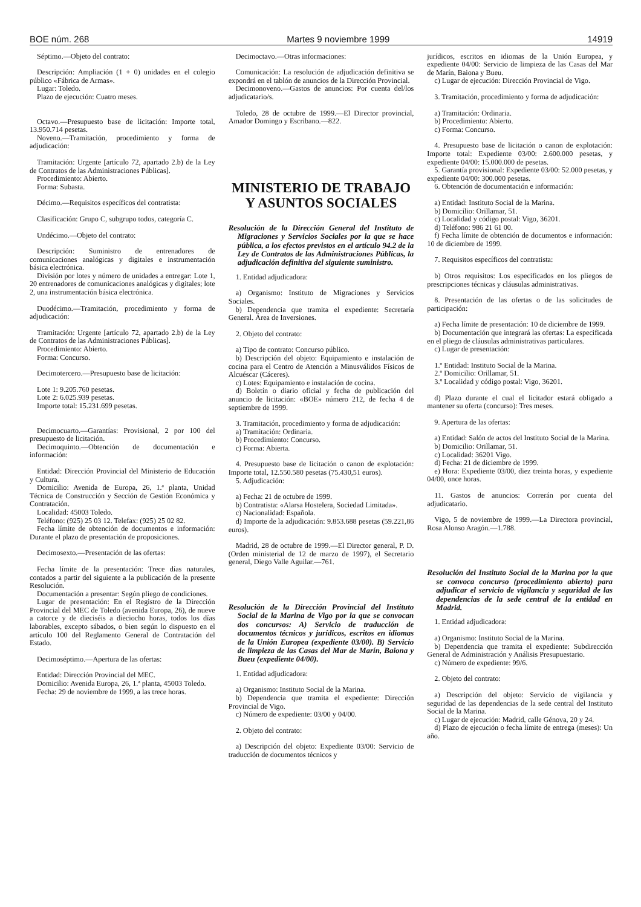BOE núm. 268 Martes 9 noviembre 1999 14919
Séptimo.—Objeto del contrato:
Descripción: Ampliación (1 + 0) unidades en el colegio público «Fábrica de Armas».
Lugar: Toledo.
Plazo de ejecución: Cuatro meses.
Octavo.—Presupuesto base de licitación: Importe total, 13.950.714 pesetas.
Noveno.—Tramitación, procedimiento y forma de adjudicación:
Tramitación: Urgente [artículo 72, apartado 2.b) de la Ley de Contratos de las Administraciones Públicas].
Procedimiento: Abierto.
Forma: Subasta.
Décimo.—Requisitos específicos del contratista:
Clasificación: Grupo C, subgrupo todos, categoría C.
Undécimo.—Objeto del contrato:
Descripción: Suministro de entrenadores de comunicaciones analógicas y digitales e instrumentación básica electrónica.
División por lotes y número de unidades a entregar: Lote 1, 20 entrenadores de comunicaciones analógicas y digitales; lote 2, una instrumentación básica electrónica.
Duodécimo.—Tramitación, procedimiento y forma de adjudicación:
Tramitación: Urgente [artículo 72, apartado 2.b) de la Ley de Contratos de las Administraciones Públicas].
Procedimiento: Abierto.
Forma: Concurso.
Decimotercero.—Presupuesto base de licitación:
Lote 1: 9.205.760 pesetas.
Lote 2: 6.025.939 pesetas.
Importe total: 15.231.699 pesetas.
Decimocuarto.—Garantías: Provisional, 2 por 100 del presupuesto de licitación.
Decimoquinto.—Obtención de documentación e información:
Entidad: Dirección Provincial del Ministerio de Educación y Cultura.
Domicilio: Avenida de Europa, 26, 1.ª planta, Unidad Técnica de Construcción y Sección de Gestión Económica y Contratación.
Localidad: 45003 Toledo.
Teléfono: (925) 25 03 12. Telefax: (925) 25 02 82.
Fecha límite de obtención de documentos e información: Durante el plazo de presentación de proposiciones.
Decimosexto.—Presentación de las ofertas:
Fecha límite de la presentación: Trece días naturales, contados a partir del siguiente a la publicación de la presente Resolución.
Documentación a presentar: Según pliego de condiciones.
Lugar de presentación: En el Registro de la Dirección Provincial del MEC de Toledo (avenida Europa, 26), de nueve a catorce y de dieciséis a dieciocho horas, todos los días laborables, excepto sábados, o bien según lo dispuesto en el artículo 100 del Reglamento General de Contratación del Estado.
Decimoséptimo.—Apertura de las ofertas:
Entidad: Dirección Provincial del MEC.
Domicilio: Avenida Europa, 26, 1.ª planta, 45003 Toledo.
Fecha: 29 de noviembre de 1999, a las trece horas.
Decimoctavo.—Otras informaciones:
Comunicación: La resolución de adjudicación definitiva se expondrá en el tablón de anuncios de la Dirección Provincial.
Decimonoveno.—Gastos de anuncios: Por cuenta del/los adjudicatario/s.
Toledo, 28 de octubre de 1999.—El Director provincial, Amador Domingo y Escribano.—822.
MINISTERIO DE TRABAJO
Y ASUNTOS SOCIALES
Resolución de la Dirección General del Instituto de Migraciones y Servicios Sociales por la que se hace pública, a los efectos previstos en el artículo 94.2 de la Ley de Contratos de las Administraciones Públicas, la adjudicación definitiva del siguiente suministro.
1. Entidad adjudicadora:
a) Organismo: Instituto de Migraciones y Servicios Sociales.
b) Dependencia que tramita el expediente: Secretaría General. Área de Inversiones.
2. Objeto del contrato:
a) Tipo de contrato: Concurso público.
b) Descripción del objeto: Equipamiento e instalación de cocina para el Centro de Atención a Minusválidos Físicos de Alcuéscar (Cáceres).
c) Lotes: Equipamiento e instalación de cocina.
d) Boletín o diario oficial y fecha de publicación del anuncio de licitación: «BOE» número 212, de fecha 4 de septiembre de 1999.
3. Tramitación, procedimiento y forma de adjudicación:
a) Tramitación: Ordinaria.
b) Procedimiento: Concurso.
c) Forma: Abierta.
4. Presupuesto base de licitación o canon de explotación: Importe total, 12.550.580 pesetas (75.430,51 euros).
5. Adjudicación:
a) Fecha: 21 de octubre de 1999.
b) Contratista: «Alarsa Hostelera, Sociedad Limitada».
c) Nacionalidad: Española.
d) Importe de la adjudicación: 9.853.688 pesetas (59.221,86 euros).
Madrid, 28 de octubre de 1999.—El Director general, P. D. (Orden ministerial de 12 de marzo de 1997), el Secretario general, Diego Valle Aguilar.—761.
Resolución de la Dirección Provincial del Instituto Social de la Marina de Vigo por la que se convocan dos concursos: A) Servicio de traducción de documentos técnicos y jurídicos, escritos en idiomas de la Unión Europea (expediente 03/00). B) Servicio de limpieza de las Casas del Mar de Marín, Baiona y Bueu (expediente 04/00).
1. Entidad adjudicadora:
a) Organismo: Instituto Social de la Marina.
b) Dependencia que tramita el expediente: Dirección Provincial de Vigo.
c) Número de expediente: 03/00 y 04/00.
2. Objeto del contrato:
a) Descripción del objeto: Expediente 03/00: Servicio de traducción de documentos técnicos y
jurídicos, escritos en idiomas de la Unión Europea, y expediente 04/00: Servicio de limpieza de las Casas del Mar de Marín, Baiona y Bueu.
c) Lugar de ejecución: Dirección Provincial de Vigo.
3. Tramitación, procedimiento y forma de adjudicación:
a) Tramitación: Ordinaria.
b) Procedimiento: Abierto.
c) Forma: Concurso.
4. Presupuesto base de licitación o canon de explotación: Importe total: Expediente 03/00: 2.600.000 pesetas, y expediente 04/00: 15.000.000 de pesetas.
5. Garantía provisional: Expediente 03/00: 52.000 pesetas, y expediente 04/00: 300.000 pesetas.
6. Obtención de documentación e información:
a) Entidad: Instituto Social de la Marina.
b) Domicilio: Orillamar, 51.
c) Localidad y código postal: Vigo, 36201.
d) Teléfono: 986 21 61 00.
f) Fecha límite de obtención de documentos e información: 10 de diciembre de 1999.
7. Requisitos específicos del contratista:
b) Otros requisitos: Los especificados en los pliegos de prescripciones técnicas y cláusulas administrativas.
8. Presentación de las ofertas o de las solicitudes de participación:
a) Fecha límite de presentación: 10 de diciembre de 1999.
b) Documentación que integrará las ofertas: La especificada en el pliego de cláusulas administrativas particulares.
c) Lugar de presentación:
1.º Entidad: Instituto Social de la Marina.
2.º Domicilio: Orillamar, 51.
3.º Localidad y código postal: Vigo, 36201.
d) Plazo durante el cual el licitador estará obligado a mantener su oferta (concurso): Tres meses.
9. Apertura de las ofertas:
a) Entidad: Salón de actos del Instituto Social de la Marina.
b) Domicilio: Orillamar, 51.
c) Localidad: 36201 Vigo.
d) Fecha: 21 de diciembre de 1999.
e) Hora: Expediente 03/00, diez treinta horas, y expediente 04/00, once horas.
11. Gastos de anuncios: Correrán por cuenta del adjudicatario.
Vigo, 5 de noviembre de 1999.—La Directora provincial, Rosa Alonso Aragón.—1.788.
Resolución del Instituto Social de la Marina por la que se convoca concurso (procedimiento abierto) para adjudicar el servicio de vigilancia y seguridad de las dependencias de la sede central de la entidad en Madrid.
1. Entidad adjudicadora:
a) Organismo: Instituto Social de la Marina.
b) Dependencia que tramita el expediente: Subdirección General de Administración y Análisis Presupuestario.
c) Número de expediente: 99/6.
2. Objeto del contrato:
a) Descripción del objeto: Servicio de vigilancia y seguridad de las dependencias de la sede central del Instituto Social de la Marina.
c) Lugar de ejecución: Madrid, calle Génova, 20 y 24.
d) Plazo de ejecución o fecha límite de entrega (meses): Un año.